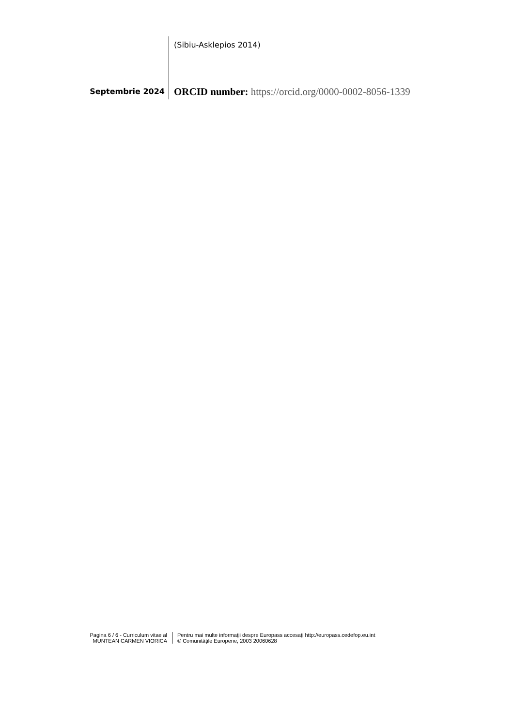(Sibiu-Asklepios 2014)
Septembrie 2024
ORCID number: https://orcid.org/0000-0002-8056-1339
Pagina 6 / 6 - Curriculum vitae al
MUNTEAN CARMEN VIORICA
Pentru mai multe informaţii despre Europass accesaţi http://europass.cedefop.eu.int
© Comunităţile Europene, 2003 20060628